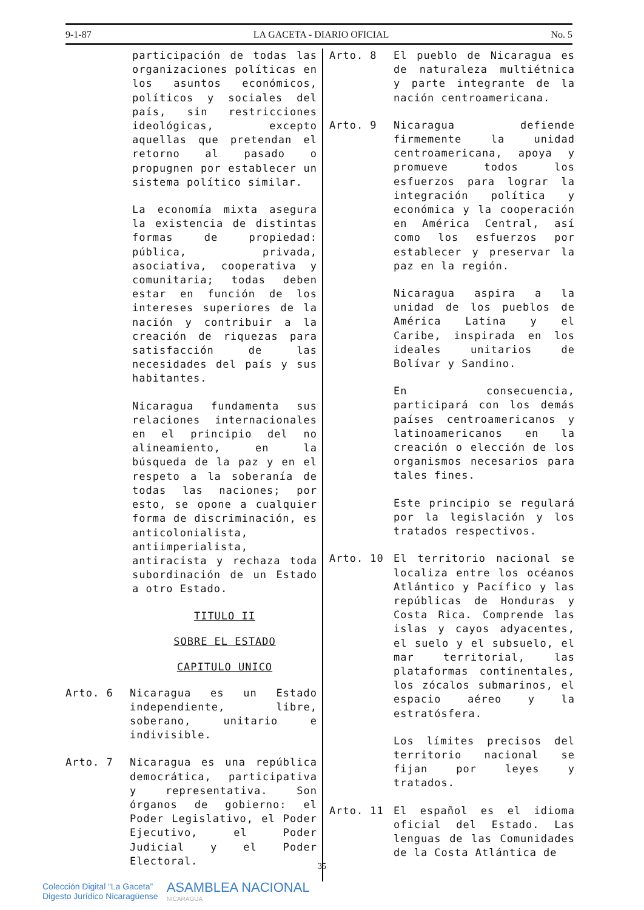9-1-87 LA GACETA - DIARIO OFICIAL No. 5
participación de todas las organizaciones políticas en los asuntos económicos, políticos y sociales del país, sin restricciones ideológicas, excepto aquellas que pretendan el retorno al pasado o propugnen por establecer un sistema político similar.
La economía mixta asegura la existencia de distintas formas de propiedad: pública, privada, asociativa, cooperativa y comunitaria; todas deben estar en función de los intereses superiores de la nación y contribuir a la creación de riquezas para satisfacción de las necesidades del país y sus habitantes.
Nicaragua fundamenta sus relaciones internacionales en el principio del no alineamiento, en la búsqueda de la paz y en el respeto a la soberanía de todas las naciones; por esto, se opone a cualquier forma de discriminación, es anticolonialista, antiimperialista, antiracista y rechaza toda subordinación de un Estado a otro Estado.
TITULO II
SOBRE EL ESTADO
CAPITULO UNICO
Arto. 6
Nicaragua es un Estado independiente, libre, soberano, unitario e indivisible.
Arto. 7
Nicaragua es una república democrática, participativa y representativa. Son órganos de gobierno: el Poder Legislativo, el Poder Ejecutivo, el Poder Judicial y el Poder Electoral.
Arto. 8
El pueblo de Nicaragua es de naturaleza multiétnica y parte integrante de la nación centroamericana.
Arto. 9
Nicaragua defiende firmemente la unidad centroamericana, apoya y promueve todos los esfuerzos para lograr la integración política y económica y la cooperación en América Central, así como los esfuerzos por establecer y preservar la paz en la región.
Nicaragua aspira a la unidad de los pueblos de América Latina y el Caribe, inspirada en los ideales unitarios de Bolívar y Sandino.
En consecuencia, participará con los demás países centroamericanos y latinoamericanos en la creación o elección de los organismos necesarios para tales fines.
Este principio se regulará por la legislación y los tratados respectivos.
Arto. 10
El territorio nacional se localiza entre los océanos Atlántico y Pacífico y las repúblicas de Honduras y Costa Rica. Comprende las islas y cayos adyacentes, el suelo y el subsuelo, el mar territorial, las plataformas continentales, los zócalos submarinos, el espacio aéreo y la estratósfera.
Los límites precisos del territorio nacional se fijan por leyes y tratados.
Arto. 11
El español es el idioma oficial del Estado. Las lenguas de las Comunidades de la Costa Atlántica de
35
Colección Digital “La Gaceta”
Digesto Jurídico Nicaragüense
ASAMBLEA NACIONAL
NICARAGUA